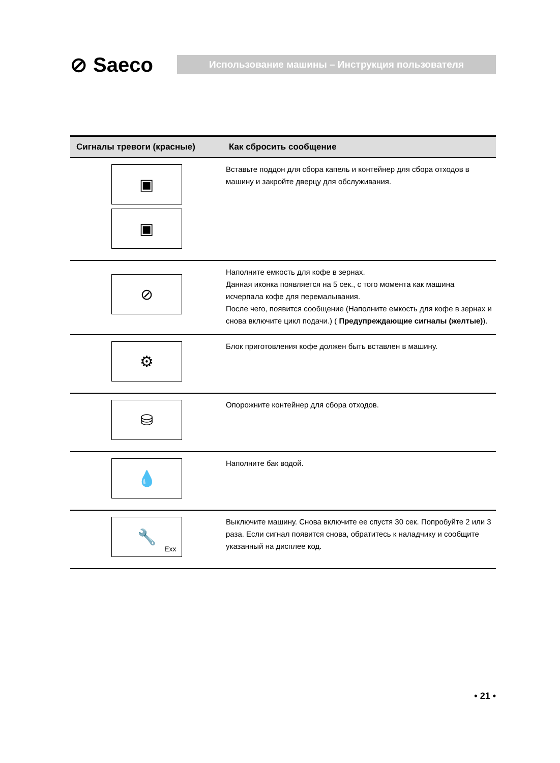⊘ Saeco
Использование машины – Инструкция пользователя
| Сигналы тревоги (красные) | Как сбросить сообщение |
| --- | --- |
| ▣ ▣ | Вставьте поддон для сбора капель и контейнер для сбора отходов в машину и закройте дверцу для обслуживания. |
| ⊘ | Наполните емкость для кофе в зернах. Данная иконка появляется на 5 сек., с того момента как машина исчерпала кофе для перемалывания. После чего, появится сообщение (Наполните емкость для кофе в зернах и снова включите цикл подачи.) ( Предупреждающие сигналы (желтые) ). |
| ⚙ | Блок приготовления кофе должен быть вставлен в машину. |
| ⛁ | Опорожните контейнер для сбора отходов. |
| 💧 | Наполните бак водой. |
| 🔧 Exx | Выключите машину. Снова включите ее спустя 30 сек. Попробуйте 2 или 3 раза. Если сигнал появится снова, обратитесь к наладчику и сообщите указанный на дисплее код. |
• 21 •